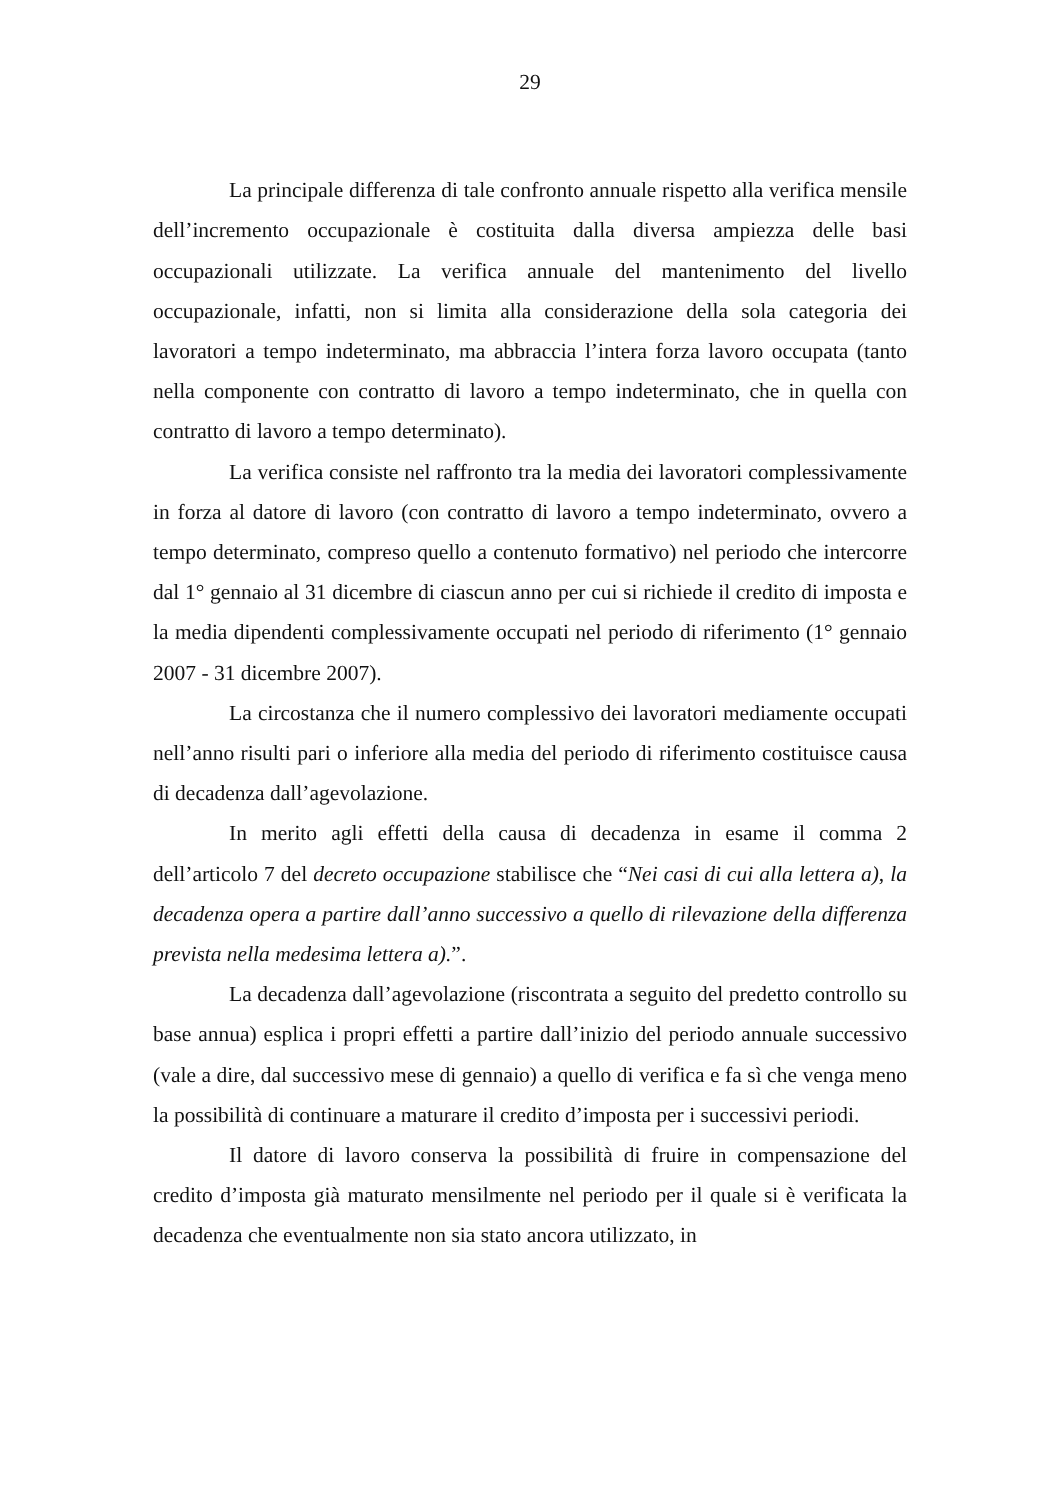29
La principale differenza di tale confronto annuale rispetto alla verifica mensile dell’incremento occupazionale è costituita dalla diversa ampiezza delle basi occupazionali utilizzate. La verifica annuale del mantenimento del livello occupazionale, infatti, non si limita alla considerazione della sola categoria dei lavoratori a tempo indeterminato, ma abbraccia l’intera forza lavoro occupata (tanto nella componente con contratto di lavoro a tempo indeterminato, che in quella con contratto di lavoro a tempo determinato).
La verifica consiste nel raffronto tra la media dei lavoratori complessivamente in forza al datore di lavoro (con contratto di lavoro a tempo indeterminato, ovvero a tempo determinato, compreso quello a contenuto formativo) nel periodo che intercorre dal 1° gennaio al 31 dicembre di ciascun anno per cui si richiede il credito di imposta e la media dipendenti complessivamente occupati nel periodo di riferimento (1° gennaio 2007 - 31 dicembre 2007).
La circostanza che il numero complessivo dei lavoratori mediamente occupati nell’anno risulti pari o inferiore alla media del periodo di riferimento costituisce causa di decadenza dall’agevolazione.
In merito agli effetti della causa di decadenza in esame il comma 2 dell’articolo 7 del decreto occupazione stabilisce che “Nei casi di cui alla lettera a), la decadenza opera a partire dall’anno successivo a quello di rilevazione della differenza prevista nella medesima lettera a).”.
La decadenza dall’agevolazione (riscontrata a seguito del predetto controllo su base annua) esplica i propri effetti a partire dall’inizio del periodo annuale successivo (vale a dire, dal successivo mese di gennaio) a quello di verifica e fa sì che venga meno la possibilità di continuare a maturare il credito d’imposta per i successivi periodi.
Il datore di lavoro conserva la possibilità di fruire in compensazione del credito d’imposta già maturato mensilmente nel periodo per il quale si è verificata la decadenza che eventualmente non sia stato ancora utilizzato, in